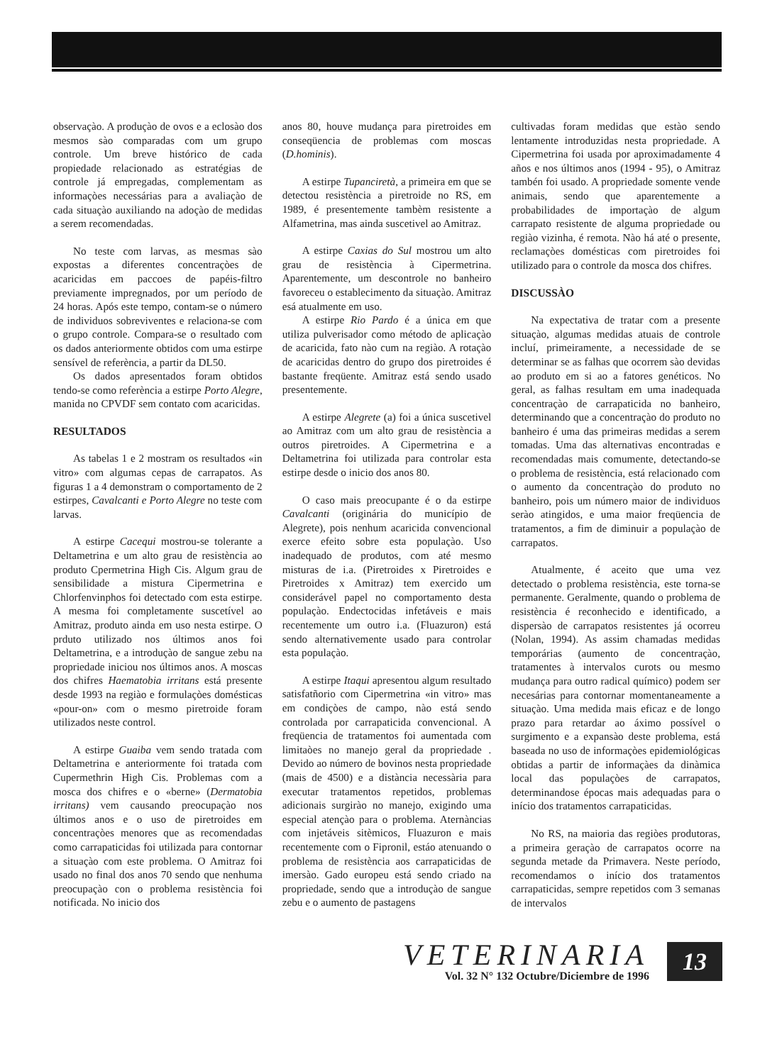observaçào. A produçào de ovos e a eclosào dos mesmos sào comparadas com um grupo controle. Um breve histórico de cada propiedade relacionado as estratégias de controle já empregadas, complementam as informaçòes necessárias para a avaliaçào de cada situaçào auxiliando na adoçào de medidas a serem recomendadas.
No teste com larvas, as mesmas sào expostas a diferentes concentraçòes de acaricidas em paccoes de papéis-filtro previamente impregnados, por um período de 24 horas. Após este tempo, contam-se o número de individuos sobreviventes e relaciona-se com o grupo controle. Compara-se o resultado com os dados anteriormente obtidos com uma estirpe sensível de referència, a partir da DL50.
Os dados apresentados foram obtidos tendo-se como referència a estirpe Porto Alegre, manida no CPVDF sem contato com acaricidas.
RESULTADOS
As tabelas 1 e 2 mostram os resultados «in vitro» com algumas cepas de carrapatos. As figuras 1 a 4 demonstram o comportamento de 2 estirpes, Cavalcanti e Porto Alegre no teste com larvas.
A estirpe Cacequi mostrou-se tolerante a Deltametrina e um alto grau de resistència ao produto Cpermetrina High Cis. Algum grau de sensibilidade a mistura Cipermetrina e Chlorfenvinphos foi detectado com esta estirpe. A mesma foi completamente suscetível ao Amitraz, produto ainda em uso nesta estirpe. O prduto utilizado nos últimos anos foi Deltametrina, e a introduçào de sangue zebu na propriedade iniciou nos últimos anos. A moscas dos chifres Haematobia irritans está presente desde 1993 na regiào e formulaçòes domésticas «pour-on» com o mesmo piretroide foram utilizados neste control.
A estirpe Guaiba vem sendo tratada com Deltametrina e anteriormente foi tratada com Cupermethrin High Cis. Problemas com a mosca dos chifres e o «berne» (Dermatobia irritans) vem causando preocupaçào nos últimos anos e o uso de piretroides em concentraçòes menores que as recomendadas como carrapaticidas foi utilizada para contornar a situaçào com este problema. O Amitraz foi usado no final dos anos 70 sendo que nenhuma preocupaçào con o problema resistència foi notificada. No inicio dos
anos 80, houve mudança para piretroides em conseqüencia de problemas com moscas (D.hominis).
A estirpe Tupanciretà, a primeira em que se detectou resistència a piretroide no RS, em 1989, é presentemente tambèm resistente a Alfametrina, mas ainda suscetivel ao Amitraz.
A estirpe Caxias do Sul mostrou um alto grau de resistència à Cipermetrina. Aparentemente, um descontrole no banheiro favoreceu o establecimento da situaçào. Amitraz esá atualmente em uso.
A estirpe Rio Pardo é a única em que utiliza pulverisador como método de aplicaçào de acaricida, fato nào cum na regiào. A rotaçào de acaricidas dentro do grupo dos piretroides é bastante freqüente. Amitraz está sendo usado presentemente.
A estirpe Alegrete (a) foi a única suscetivel ao Amitraz com um alto grau de resistència a outros piretroides. A Cipermetrina e a Deltametrina foi utilizada para controlar esta estirpe desde o inicio dos anos 80.
O caso mais preocupante é o da estirpe Cavalcanti (originária do município de Alegrete), pois nenhum acaricida convencional exerce efeito sobre esta populaçào. Uso inadequado de produtos, com até mesmo misturas de i.a. (Piretroides x Piretroides e Piretroides x Amitraz) tem exercido um considerável papel no comportamento desta populaçào. Endectocidas infetáveis e mais recentemente um outro i.a. (Fluazuron) está sendo alternativemente usado para controlar esta populaçào.
A estirpe Itaqui apresentou algum resultado satisfatñorio com Cipermetrina «in vitro» mas em condiçòes de campo, nào está sendo controlada por carrapaticida convencional. A freqüencia de tratamentos foi aumentada com limitaòes no manejo geral da propriedade . Devido ao número de bovinos nesta propriedade (mais de 4500) e a distància necessària para executar tratamentos repetidos, problemas adicionais surgirào no manejo, exigindo uma especial atençào para o problema. Aternàncias com injetáveis sitèmicos, Fluazuron e mais recentemente com o Fipronil, estáo atenuando o problema de resistència aos carrapaticidas de imersào. Gado europeu está sendo criado na propriedade, sendo que a introduçào de sangue zebu e o aumento de pastagens
cultivadas foram medidas que estào sendo lentamente introduzidas nesta propriedade. A Cipermetrina foi usada por aproximadamente 4 años e nos últimos anos (1994 - 95), o Amitraz tambén foi usado. A propriedade somente vende animais, sendo que aparentemente a probabilidades de importaçào de algum carrapato resistente de alguma propriedade ou regiào vizinha, é remota. Nào há até o presente, reclamaçòes domésticas com piretroides foi utilizado para o controle da mosca dos chifres.
DISCUSSÀO
Na expectativa de tratar com a presente situaçào, algumas medidas atuais de controle incluí, primeiramente, a necessidade de se determinar se as falhas que ocorrem sào devidas ao produto em si ao a fatores genéticos. No geral, as falhas resultam em uma inadequada concentraçào de carrapaticida no banheiro, determinando que a concentraçào do produto no banheiro é uma das primeiras medidas a serem tomadas. Uma das alternativas encontradas e recomendadas mais comumente, detectando-se o problema de resistència, está relacionado com o aumento da concentraçào do produto no banheiro, pois um número maior de individuos serào atingidos, e uma maior freqüencia de tratamentos, a fim de diminuir a populaçào de carrapatos.
Atualmente, é aceito que uma vez detectado o problema resistència, este torna-se permanente. Geralmente, quando o problema de resistència é reconhecido e identificado, a dispersào de carrapatos resistentes já ocorreu (Nolan, 1994). As assim chamadas medidas temporárias (aumento de concentraçào, tratamentes à intervalos curots ou mesmo mudança para outro radical químico) podem ser necesárias para contornar momentaneamente a situaçào. Uma medida mais eficaz e de longo prazo para retardar ao áximo possível o surgimento e a expansào deste problema, está baseada no uso de informaçòes epidemiológicas obtidas a partir de informaçàes da dinàmica local das populaçòes de carrapatos, determinandose épocas mais adequadas para o início dos tratamentos carrapaticidas.
No RS, na maioria das regiòes produtoras, a primeira geraçào de carrapatos ocorre na segunda metade da Primavera. Neste período, recomendamos o início dos tratamentos carrapaticidas, sempre repetidos com 3 semanas de intervalos
VETERINARIA
Vol. 32 N° 132 Octubre/Diciembre de 1996
13